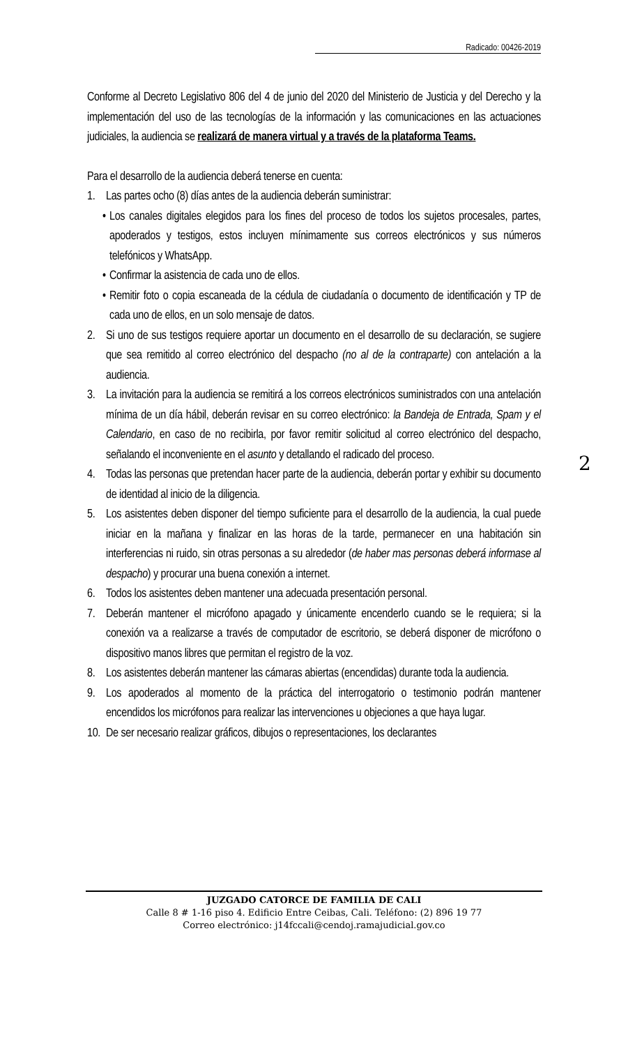Radicado: 00426-2019
Conforme al Decreto Legislativo 806 del 4 de junio del 2020 del Ministerio de Justicia y del Derecho y la implementación del uso de las tecnologías de la información y las comunicaciones en las actuaciones judiciales, la audiencia se realizará de manera virtual y a través de la plataforma Teams.
Para el desarrollo de la audiencia deberá tenerse en cuenta:
1. Las partes ocho (8) días antes de la audiencia deberán suministrar:
• Los canales digitales elegidos para los fines del proceso de todos los sujetos procesales, partes, apoderados y testigos, estos incluyen mínimamente sus correos electrónicos y sus números telefónicos y WhatsApp.
• Confirmar la asistencia de cada uno de ellos.
• Remitir foto o copia escaneada de la cédula de ciudadanía o documento de identificación y TP de cada uno de ellos, en un solo mensaje de datos.
2. Si uno de sus testigos requiere aportar un documento en el desarrollo de su declaración, se sugiere que sea remitido al correo electrónico del despacho (no al de la contraparte) con antelación a la audiencia.
3. La invitación para la audiencia se remitirá a los correos electrónicos suministrados con una antelación mínima de un día hábil, deberán revisar en su correo electrónico: la Bandeja de Entrada, Spam y el Calendario, en caso de no recibirla, por favor remitir solicitud al correo electrónico del despacho, señalando el inconveniente en el asunto y detallando el radicado del proceso.
4. Todas las personas que pretendan hacer parte de la audiencia, deberán portar y exhibir su documento de identidad al inicio de la diligencia.
5. Los asistentes deben disponer del tiempo suficiente para el desarrollo de la audiencia, la cual puede iniciar en la mañana y finalizar en las horas de la tarde, permanecer en una habitación sin interferencias ni ruido, sin otras personas a su alrededor (de haber mas personas deberá informase al despacho) y procurar una buena conexión a internet.
6. Todos los asistentes deben mantener una adecuada presentación personal.
7. Deberán mantener el micrófono apagado y únicamente encenderlo cuando se le requiera; si la conexión va a realizarse a través de computador de escritorio, se deberá disponer de micrófono o dispositivo manos libres que permitan el registro de la voz.
8. Los asistentes deberán mantener las cámaras abiertas (encendidas) durante toda la audiencia.
9. Los apoderados al momento de la práctica del interrogatorio o testimonio podrán mantener encendidos los micrófonos para realizar las intervenciones u objeciones a que haya lugar.
10. De ser necesario realizar gráficos, dibujos o representaciones, los declarantes
2
JUZGADO CATORCE DE FAMILIA DE CALI
Calle 8 # 1-16 piso 4. Edificio Entre Ceibas, Cali. Teléfono: (2) 896 19 77
Correo electrónico: j14fccali@cendoj.ramajudicial.gov.co